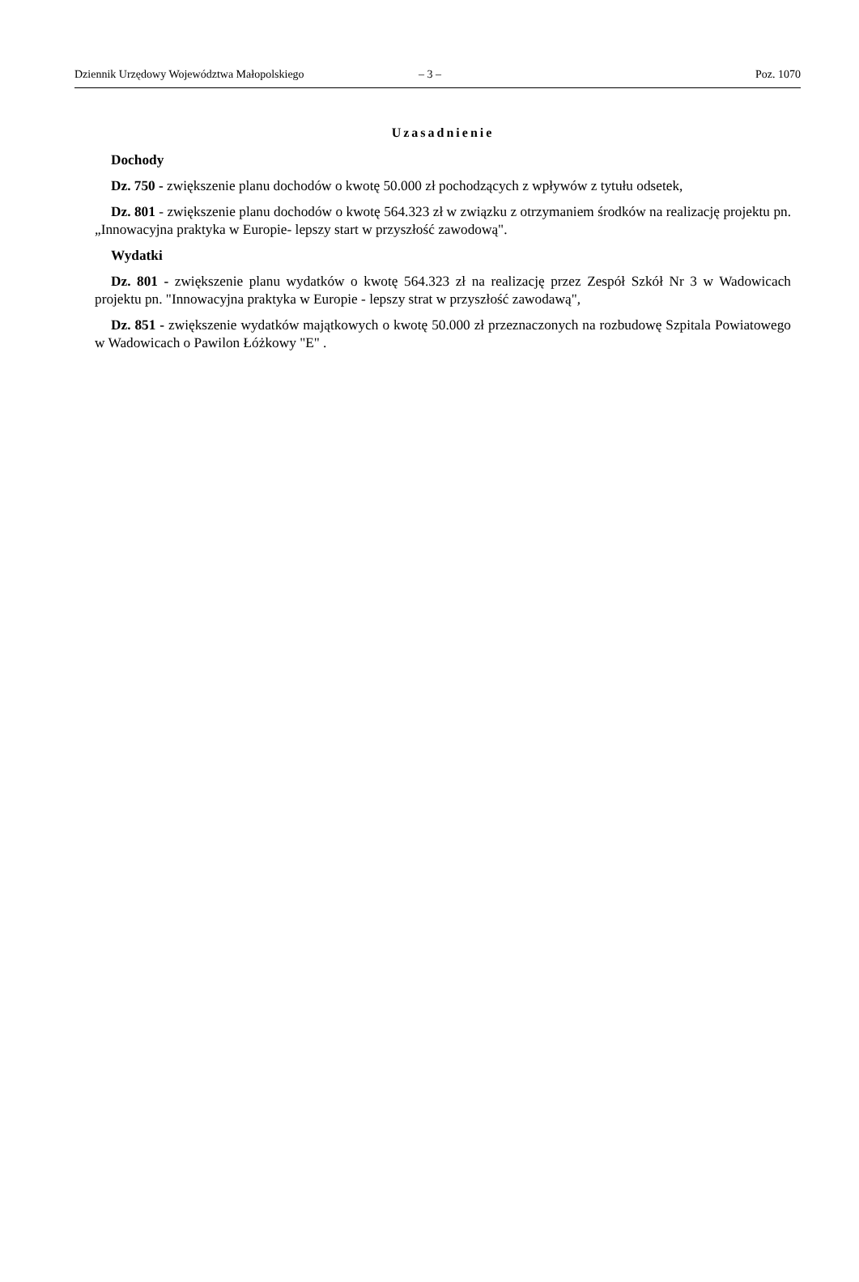Dziennik Urzędowy Województwa Małopolskiego – 3 – Poz. 1070
Uzasadnienie
Dochody
Dz. 750 - zwiększenie planu dochodów o kwotę 50.000 zł pochodzących z wpływów z tytułu odsetek,
Dz. 801 - zwiększenie planu dochodów o kwotę 564.323 zł w związku z otrzymaniem środków na realizację projektu pn. „Innowacyjna praktyka w Europie- lepszy start w przyszłość zawodową".
Wydatki
Dz. 801 - zwiększenie planu wydatków o kwotę 564.323 zł na realizację przez Zespół Szkół Nr 3 w Wadowicach projektu pn. "Innowacyjna praktyka w Europie - lepszy strat w przyszłość zawodawą",
Dz. 851 - zwiększenie wydatków majątkowych o kwotę 50.000 zł przeznaczonych na rozbudowę Szpitala Powiatowego w Wadowicach o Pawilon Łóżkowy "E" .